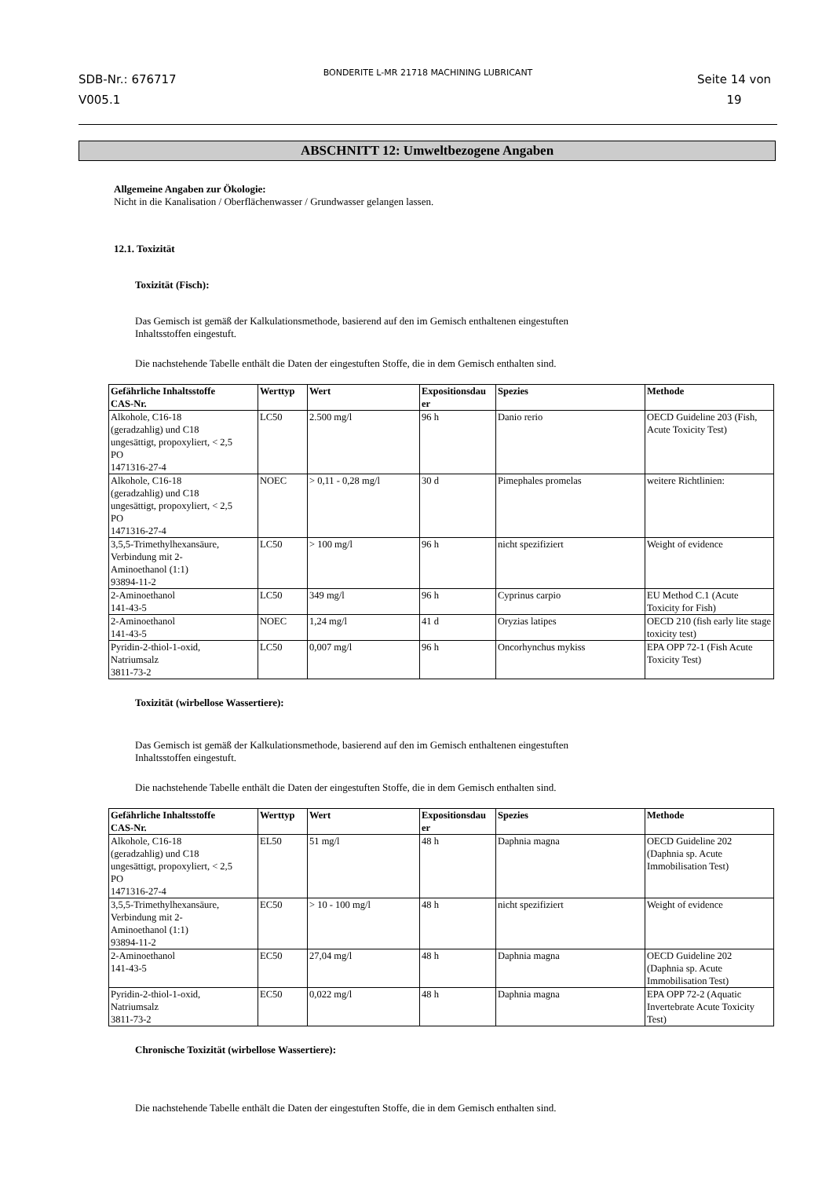SDB-Nr.: 676717
V005.1
BONDERITE L-MR 21718 MACHINING LUBRICANT
Seite 14 von
19
ABSCHNITT 12: Umweltbezogene Angaben
Allgemeine Angaben zur Ökologie:
Nicht in die Kanalisation / Oberflächenwasser / Grundwasser gelangen lassen.
12.1. Toxizität
Toxizität (Fisch):
Das Gemisch ist gemäß der Kalkulationsmethode, basierend auf den im Gemisch enthaltenen eingestuften
Inhaltsstoffen eingestuft.
Die nachstehende Tabelle enthält die Daten der eingestuften Stoffe, die in dem Gemisch enthalten sind.
| Gefährliche Inhaltsstoffe CAS-Nr. | Werttyp | Wert | Expositionsdau er | Spezies | Methode |
| --- | --- | --- | --- | --- | --- |
| Alkohole, C16-18 (geradzahlig) und C18 ungesättigt, propoxyliert, < 2,5 PO 1471316-27-4 | LC50 | 2.500 mg/l | 96 h | Danio rerio | OECD Guideline 203 (Fish, Acute Toxicity Test) |
| Alkohole, C16-18 (geradzahlig) und C18 ungesättigt, propoxyliert, < 2,5 PO 1471316-27-4 | NOEC | > 0,11 - 0,28 mg/l | 30 d | Pimephales promelas | weitere Richtlinien: |
| 3,5,5-Trimethylhexansäure, Verbindung mit 2- Aminoethanol (1:1) 93894-11-2 | LC50 | > 100 mg/l | 96 h | nicht spezifiziert | Weight of evidence |
| 2-Aminoethanol 141-43-5 | LC50 | 349 mg/l | 96 h | Cyprinus carpio | EU Method C.1 (Acute Toxicity for Fish) |
| 2-Aminoethanol 141-43-5 | NOEC | 1,24 mg/l | 41 d | Oryzias latipes | OECD 210 (fish early lite stage toxicity test) |
| Pyridin-2-thiol-1-oxid, Natriumsalz 3811-73-2 | LC50 | 0,007 mg/l | 96 h | Oncorhynchus mykiss | EPA OPP 72-1 (Fish Acute Toxicity Test) |
Toxizität (wirbellose Wassertiere):
Das Gemisch ist gemäß der Kalkulationsmethode, basierend auf den im Gemisch enthaltenen eingestuften
Inhaltsstoffen eingestuft.
Die nachstehende Tabelle enthält die Daten der eingestuften Stoffe, die in dem Gemisch enthalten sind.
| Gefährliche Inhaltsstoffe CAS-Nr. | Werttyp | Wert | Expositionsdau er | Spezies | Methode |
| --- | --- | --- | --- | --- | --- |
| Alkohole, C16-18 (geradzahlig) und C18 ungesättigt, propoxyliert, < 2,5 PO 1471316-27-4 | EL50 | 51 mg/l | 48 h | Daphnia magna | OECD Guideline 202 (Daphnia sp. Acute Immobilisation Test) |
| 3,5,5-Trimethylhexansäure, Verbindung mit 2- Aminoethanol (1:1) 93894-11-2 | EC50 | > 10 - 100 mg/l | 48 h | nicht spezifiziert | Weight of evidence |
| 2-Aminoethanol 141-43-5 | EC50 | 27,04 mg/l | 48 h | Daphnia magna | OECD Guideline 202 (Daphnia sp. Acute Immobilisation Test) |
| Pyridin-2-thiol-1-oxid, Natriumsalz 3811-73-2 | EC50 | 0,022 mg/l | 48 h | Daphnia magna | EPA OPP 72-2 (Aquatic Invertebrate Acute Toxicity Test) |
Chronische Toxizität (wirbellose Wassertiere):
Die nachstehende Tabelle enthält die Daten der eingestuften Stoffe, die in dem Gemisch enthalten sind.